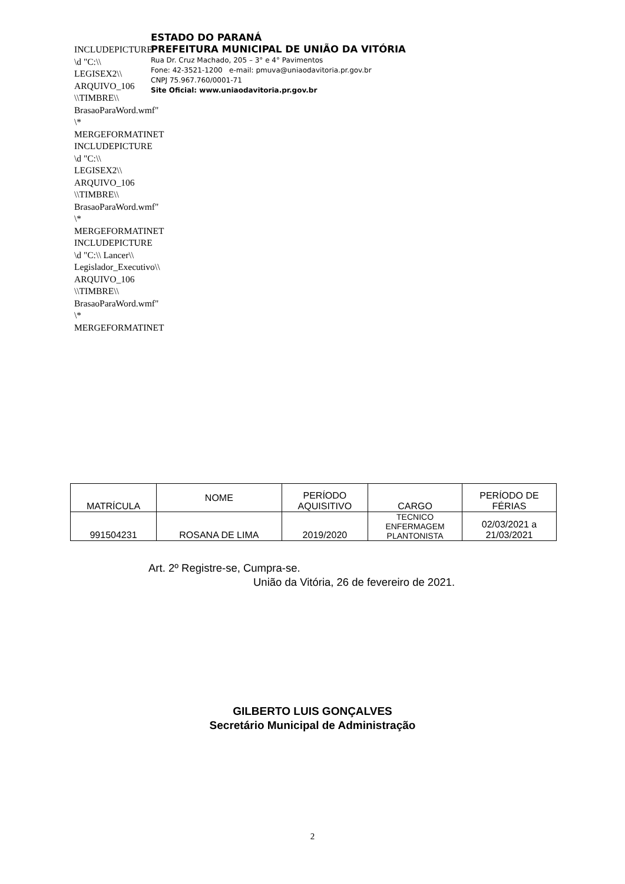INCLUDEPICTURE \d "C:\\ LEGISEX2\\ ARQUIVO_106 \\TIMBRE\\ BrasaoParaWord.wmf" \* MERGEFORMATINET INCLUDEPICTURE \d "C:\\ LEGISEX2\\ ARQUIVO_106 \\TIMBRE\\ BrasaoParaWord.wmf" \* MERGEFORMATINET INCLUDEPICTURE \d "C:\\ Lancer\\ Legislador_Executivo\\ ARQUIVO_106 \\TIMBRE\\ BrasaoParaWord.wmf" \* MERGEFORMATINET
ESTADO DO PARANÁ
PREFEITURA MUNICIPAL DE UNIÃO DA VITÓRIA
Rua Dr. Cruz Machado, 205 – 3° e 4° Pavimentos
Fone: 42-3521-1200 e-mail: pmuva@uniaodavitoria.pr.gov.br
CNPJ 75.967.760/0001-71
Site Oficial: www.uniaodavitoria.pr.gov.br
| MATRÍCULA | NOME | PERÍODO AQUISITIVO | CARGO | PERÍODO DE FÉRIAS |
| --- | --- | --- | --- | --- |
| 991504231 | ROSANA DE LIMA | 2019/2020 | TECNICO ENFERMAGEM PLANTONISTA | 02/03/2021 a 21/03/2021 |
Art. 2º Registre-se, Cumpra-se.
União da Vitória, 26 de fevereiro de 2021.
GILBERTO LUIS GONÇALVES
Secretário Municipal de Administração
2